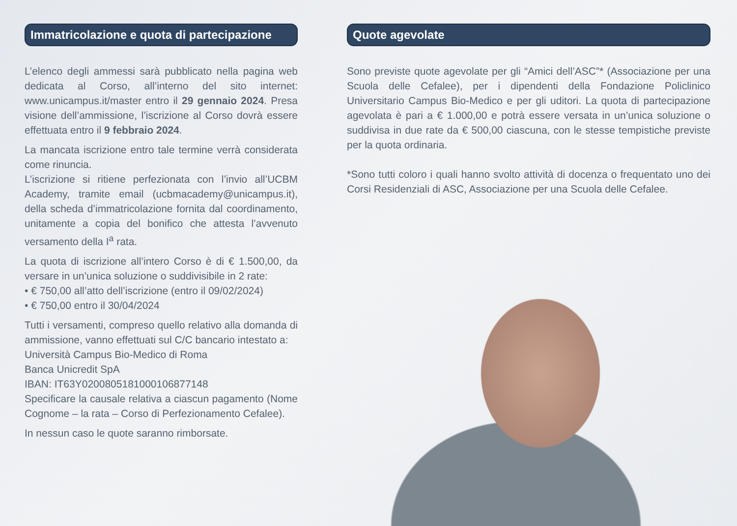Immatricolazione e quota di partecipazione
L’elenco degli ammessi sarà pubblicato nella pagina web dedicata al Corso, all’interno del sito internet: www.unicampus.it/master entro il 29 gennaio 2024. Presa visione dell’ammissione, l’iscrizione al Corso dovrà essere effettuata entro il 9 febbraio 2024.
La mancata iscrizione entro tale termine verrà considerata come rinuncia.
L’iscrizione si ritiene perfezionata con l’invio all’UCBM Academy, tramite email (ucbmacademy@unicampus.it), della scheda d’immatricolazione fornita dal coordinamento, unitamente a copia del bonifico che attesta l’avvenuto versamento della I<sup>a</sup> rata.
La quota di iscrizione all’intero Corso è di € 1.500,00, da versare in un’unica soluzione o suddivisibile in 2 rate:
• € 750,00 all’atto dell’iscrizione (entro il 09/02/2024)
• € 750,00 entro il 30/04/2024
Tutti i versamenti, compreso quello relativo alla domanda di ammissione, vanno effettuati sul C/C bancario intestato a:
Università Campus Bio-Medico di Roma
Banca Unicredit SpA
IBAN: IT63Y0200805181000106877148
Specificare la causale relativa a ciascun pagamento (Nome Cognome – la rata – Corso di Perfezionamento Cefalee).
In nessun caso le quote saranno rimborsate.
Quote agevolate
Sono previste quote agevolate per gli “Amici dell’ASC”* (Associazione per una Scuola delle Cefalee), per i dipendenti della Fondazione Policlinico Universitario Campus Bio-Medico e per gli uditori. La quota di partecipazione agevolata è pari a € 1.000,00 e potrà essere versata in un’unica soluzione o suddivisa in due rate da € 500,00 ciascuna, con le stesse tempistiche previste per la quota ordinaria.
*Sono tutti coloro i quali hanno svolto attività di docenza o frequentato uno dei Corsi Residenziali di ASC, Associazione per una Scuola delle Cefalee.